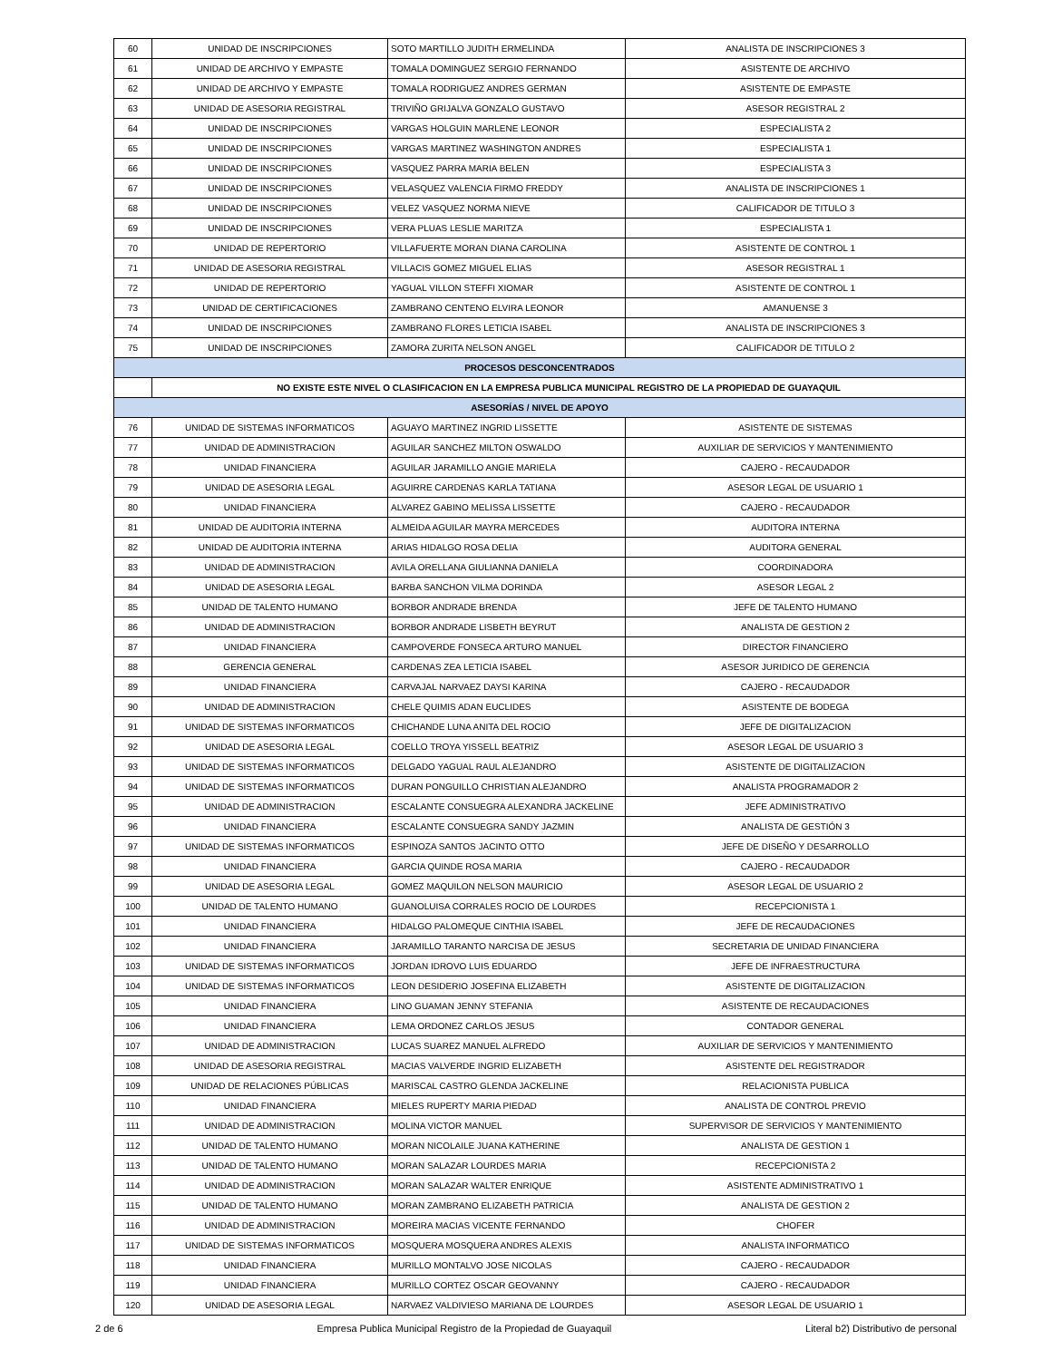| 60 | UNIDAD DE INSCRIPCIONES | SOTO MARTILLO JUDITH ERMELINDA | ANALISTA DE INSCRIPCIONES 3 |
| 61 | UNIDAD DE ARCHIVO Y EMPASTE | TOMALA DOMINGUEZ SERGIO FERNANDO | ASISTENTE DE ARCHIVO |
| 62 | UNIDAD DE ARCHIVO Y EMPASTE | TOMALA RODRIGUEZ ANDRES GERMAN | ASISTENTE DE EMPASTE |
| 63 | UNIDAD DE ASESORIA REGISTRAL | TRIVIÑO GRIJALVA GONZALO GUSTAVO | ASESOR REGISTRAL 2 |
| 64 | UNIDAD DE INSCRIPCIONES | VARGAS HOLGUIN MARLENE LEONOR | ESPECIALISTA 2 |
| 65 | UNIDAD DE INSCRIPCIONES | VARGAS MARTINEZ WASHINGTON ANDRES | ESPECIALISTA 1 |
| 66 | UNIDAD DE INSCRIPCIONES | VASQUEZ PARRA MARIA BELEN | ESPECIALISTA 3 |
| 67 | UNIDAD DE INSCRIPCIONES | VELASQUEZ VALENCIA FIRMO FREDDY | ANALISTA DE INSCRIPCIONES 1 |
| 68 | UNIDAD DE INSCRIPCIONES | VELEZ VASQUEZ NORMA NIEVE | CALIFICADOR DE TITULO 3 |
| 69 | UNIDAD DE INSCRIPCIONES | VERA PLUAS LESLIE MARITZA | ESPECIALISTA 1 |
| 70 | UNIDAD DE REPERTORIO | VILLAFUERTE MORAN DIANA CAROLINA | ASISTENTE DE CONTROL 1 |
| 71 | UNIDAD DE ASESORIA REGISTRAL | VILLACIS GOMEZ MIGUEL ELIAS | ASESOR REGISTRAL 1 |
| 72 | UNIDAD DE REPERTORIO | YAGUAL VILLON STEFFI XIOMAR | ASISTENTE DE CONTROL 1 |
| 73 | UNIDAD DE CERTIFICACIONES | ZAMBRANO CENTENO ELVIRA LEONOR | AMANUENSE 3 |
| 74 | UNIDAD DE INSCRIPCIONES | ZAMBRANO FLORES LETICIA ISABEL | ANALISTA DE INSCRIPCIONES 3 |
| 75 | UNIDAD DE INSCRIPCIONES | ZAMORA ZURITA NELSON ANGEL | CALIFICADOR DE TITULO 2 |
| PROCESOS DESCONCENTRADOS | | | |
| | NO EXISTE ESTE NIVEL O CLASIFICACION EN LA EMPRESA PUBLICA MUNICIPAL REGISTRO DE LA PROPIEDAD DE GUAYAQUIL | | |
| ASESORÍAS / NIVEL DE APOYO | | | |
| 76 | UNIDAD DE SISTEMAS INFORMATICOS | AGUAYO MARTINEZ INGRID LISSETTE | ASISTENTE DE SISTEMAS |
| 77 | UNIDAD DE ADMINISTRACION | AGUILAR SANCHEZ MILTON OSWALDO | AUXILIAR DE SERVICIOS Y MANTENIMIENTO |
| 78 | UNIDAD FINANCIERA | AGUILAR JARAMILLO ANGIE MARIELA | CAJERO - RECAUDADOR |
| 79 | UNIDAD DE ASESORIA LEGAL | AGUIRRE CARDENAS KARLA TATIANA | ASESOR LEGAL DE USUARIO 1 |
| 80 | UNIDAD FINANCIERA | ALVAREZ GABINO MELISSA LISSETTE | CAJERO - RECAUDADOR |
| 81 | UNIDAD DE AUDITORIA INTERNA | ALMEIDA AGUILAR MAYRA MERCEDES | AUDITORA INTERNA |
| 82 | UNIDAD DE AUDITORIA INTERNA | ARIAS HIDALGO ROSA DELIA | AUDITORA GENERAL |
| 83 | UNIDAD DE ADMINISTRACION | AVILA ORELLANA GIULIANNA DANIELA | COORDINADORA |
| 84 | UNIDAD DE ASESORIA LEGAL | BARBA SANCHON VILMA DORINDA | ASESOR LEGAL 2 |
| 85 | UNIDAD DE TALENTO HUMANO | BORBOR ANDRADE BRENDA | JEFE DE TALENTO HUMANO |
| 86 | UNIDAD DE ADMINISTRACION | BORBOR ANDRADE LISBETH BEYRUT | ANALISTA DE GESTION 2 |
| 87 | UNIDAD FINANCIERA | CAMPOVERDE FONSECA ARTURO MANUEL | DIRECTOR FINANCIERO |
| 88 | GERENCIA GENERAL | CARDENAS ZEA LETICIA ISABEL | ASESOR JURIDICO DE GERENCIA |
| 89 | UNIDAD FINANCIERA | CARVAJAL NARVAEZ DAYSI KARINA | CAJERO - RECAUDADOR |
| 90 | UNIDAD DE ADMINISTRACION | CHELE QUIMIS ADAN EUCLIDES | ASISTENTE DE BODEGA |
| 91 | UNIDAD DE SISTEMAS INFORMATICOS | CHICHANDE LUNA ANITA DEL ROCIO | JEFE DE DIGITALIZACION |
| 92 | UNIDAD DE ASESORIA LEGAL | COELLO TROYA YISSELL BEATRIZ | ASESOR LEGAL DE USUARIO 3 |
| 93 | UNIDAD DE SISTEMAS INFORMATICOS | DELGADO YAGUAL RAUL ALEJANDRO | ASISTENTE DE DIGITALIZACION |
| 94 | UNIDAD DE SISTEMAS INFORMATICOS | DURAN PONGUILLO CHRISTIAN ALEJANDRO | ANALISTA PROGRAMADOR 2 |
| 95 | UNIDAD DE ADMINISTRACION | ESCALANTE CONSUEGRA ALEXANDRA JACKELINE | JEFE ADMINISTRATIVO |
| 96 | UNIDAD FINANCIERA | ESCALANTE CONSUEGRA SANDY JAZMIN | ANALISTA DE GESTIÓN 3 |
| 97 | UNIDAD DE SISTEMAS INFORMATICOS | ESPINOZA SANTOS JACINTO OTTO | JEFE DE DISEÑO Y DESARROLLO |
| 98 | UNIDAD FINANCIERA | GARCIA QUINDE ROSA MARIA | CAJERO - RECAUDADOR |
| 99 | UNIDAD DE ASESORIA LEGAL | GOMEZ MAQUILON NELSON MAURICIO | ASESOR LEGAL DE USUARIO 2 |
| 100 | UNIDAD DE TALENTO HUMANO | GUANOLUISA CORRALES ROCIO DE LOURDES | RECEPCIONISTA 1 |
| 101 | UNIDAD FINANCIERA | HIDALGO PALOMEQUE CINTHIA ISABEL | JEFE DE RECAUDACIONES |
| 102 | UNIDAD FINANCIERA | JARAMILLO TARANTO NARCISA DE JESUS | SECRETARIA DE UNIDAD FINANCIERA |
| 103 | UNIDAD DE SISTEMAS INFORMATICOS | JORDAN IDROVO LUIS EDUARDO | JEFE DE INFRAESTRUCTURA |
| 104 | UNIDAD DE SISTEMAS INFORMATICOS | LEON DESIDERIO JOSEFINA ELIZABETH | ASISTENTE DE DIGITALIZACION |
| 105 | UNIDAD FINANCIERA | LINO GUAMAN JENNY STEFANIA | ASISTENTE DE RECAUDACIONES |
| 106 | UNIDAD FINANCIERA | LEMA ORDONEZ CARLOS JESUS | CONTADOR GENERAL |
| 107 | UNIDAD DE ADMINISTRACION | LUCAS SUAREZ MANUEL ALFREDO | AUXILIAR DE SERVICIOS Y MANTENIMIENTO |
| 108 | UNIDAD DE ASESORIA REGISTRAL | MACIAS VALVERDE INGRID ELIZABETH | ASISTENTE DEL REGISTRADOR |
| 109 | UNIDAD DE RELACIONES PÚBLICAS | MARISCAL CASTRO GLENDA JACKELINE | RELACIONISTA PUBLICA |
| 110 | UNIDAD FINANCIERA | MIELES RUPERTY MARIA PIEDAD | ANALISTA DE CONTROL PREVIO |
| 111 | UNIDAD DE ADMINISTRACION | MOLINA VICTOR MANUEL | SUPERVISOR DE SERVICIOS Y MANTENIMIENTO |
| 112 | UNIDAD DE TALENTO HUMANO | MORAN NICOLAILE JUANA KATHERINE | ANALISTA DE GESTION 1 |
| 113 | UNIDAD DE TALENTO HUMANO | MORAN SALAZAR LOURDES MARIA | RECEPCIONISTA 2 |
| 114 | UNIDAD DE ADMINISTRACION | MORAN SALAZAR WALTER ENRIQUE | ASISTENTE ADMINISTRATIVO 1 |
| 115 | UNIDAD DE TALENTO HUMANO | MORAN ZAMBRANO ELIZABETH PATRICIA | ANALISTA DE GESTION 2 |
| 116 | UNIDAD DE ADMINISTRACION | MOREIRA MACIAS VICENTE FERNANDO | CHOFER |
| 117 | UNIDAD DE SISTEMAS INFORMATICOS | MOSQUERA MOSQUERA ANDRES ALEXIS | ANALISTA INFORMATICO |
| 118 | UNIDAD FINANCIERA | MURILLO MONTALVO JOSE NICOLAS | CAJERO - RECAUDADOR |
| 119 | UNIDAD FINANCIERA | MURILLO CORTEZ OSCAR GEOVANNY | CAJERO - RECAUDADOR |
| 120 | UNIDAD DE ASESORIA LEGAL | NARVAEZ VALDIVIESO MARIANA DE LOURDES | ASESOR LEGAL DE USUARIO 1 |
2 de 6 Empresa Publica Municipal Registro de la Propiedad de Guayaquil Literal b2) Distributivo de personal